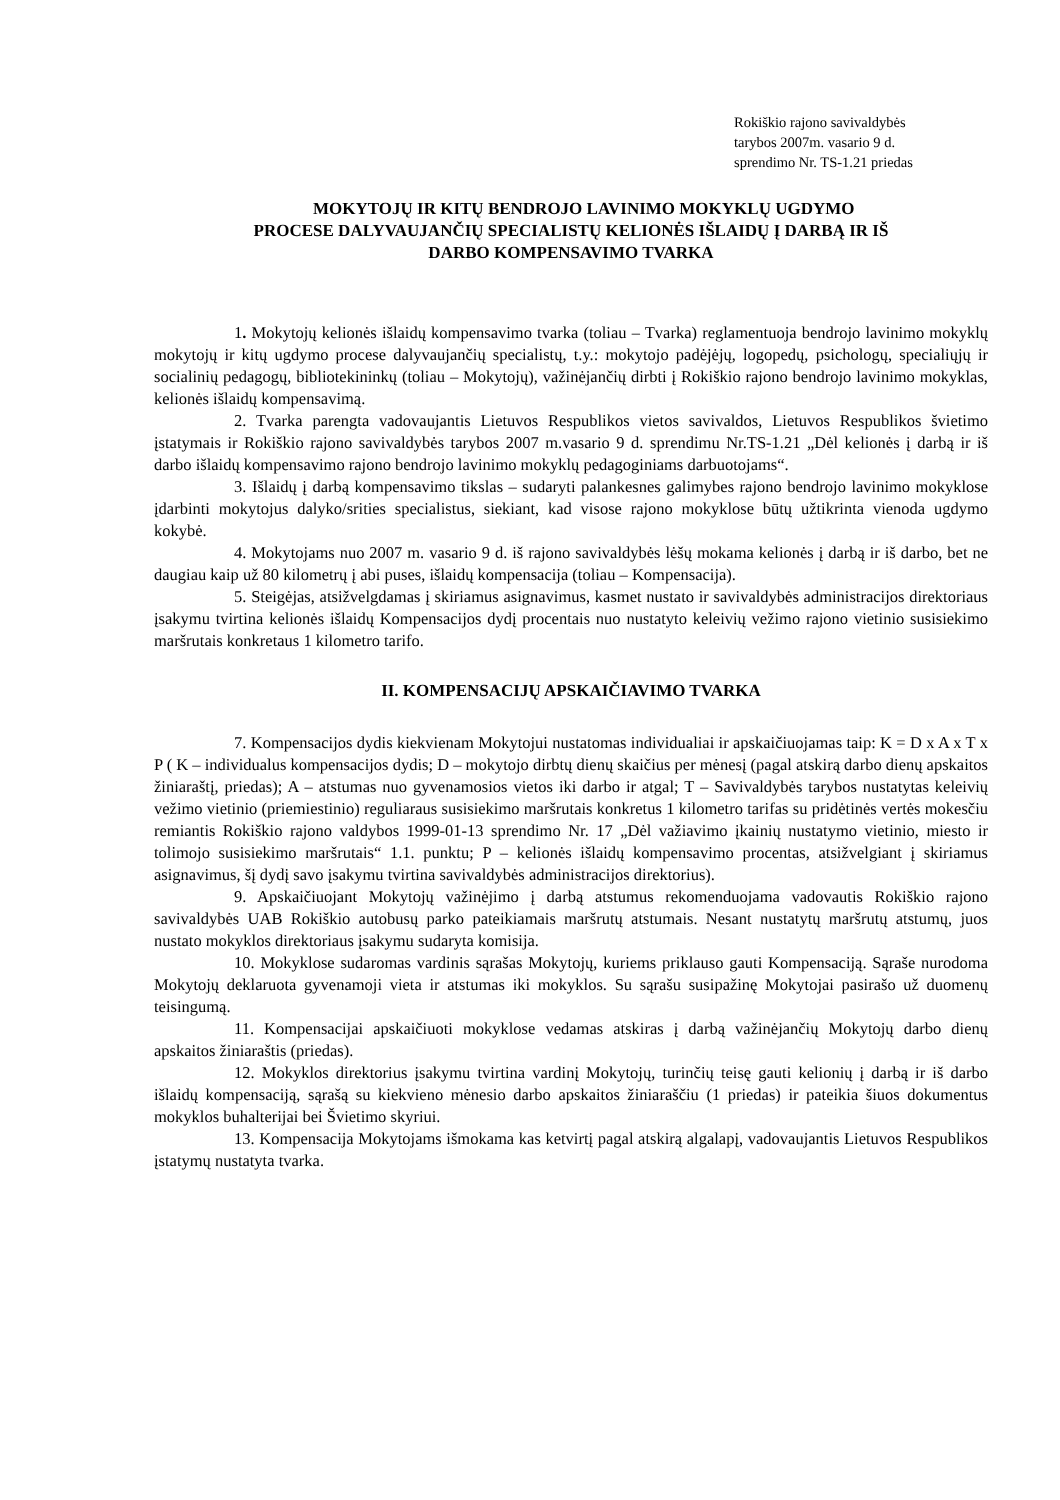Rokiškio rajono savivaldybės
tarybos 2007m. vasario 9 d.
sprendimo Nr. TS-1.21 priedas
MOKYTOJŲ IR KITŲ BENDROJO LAVINIMO MOKYKLŲ UGDYMO
PROCESE DALYVAUJANČIŲ SPECIALISTŲ KELIONĖS IŠLAIDŲ Į DARBĄ IR IŠ
DARBO KOMPENSAVIMO TVARKA
1. Mokytojų kelionės išlaidų kompensavimo tvarka (toliau – Tvarka) reglamentuoja bendrojo lavinimo mokyklų mokytojų ir kitų ugdymo procese dalyvaujančių specialistų, t.y.: mokytojo padėjėjų, logopedų, psichologų, specialiųjų ir socialinių pedagogų, bibliotekininkų (toliau – Mokytojų), važinėjančių dirbti į Rokiškio rajono bendrojo lavinimo mokyklas, kelionės išlaidų kompensavimą.
2. Tvarka parengta vadovaujantis Lietuvos Respublikos vietos savivaldos, Lietuvos Respublikos švietimo įstatymais ir Rokiškio rajono savivaldybės tarybos 2007 m.vasario 9 d. sprendimu Nr.TS-1.21 „Dėl kelionės į darbą ir iš darbo išlaidų kompensavimo rajono bendrojo lavinimo mokyklų pedagoginiams darbuotojams“.
3. Išlaidų į darbą kompensavimo tikslas – sudaryti palankesnes galimybes rajono bendrojo lavinimo mokyklose įdarbinti mokytojus dalyko/srities specialistus, siekiant, kad visose rajono mokyklose būtų užtikrinta vienoda ugdymo kokybė.
4. Mokytojams nuo 2007 m. vasario 9 d. iš rajono savivaldybės lėšų mokama kelionės į darbą ir iš darbo, bet ne daugiau kaip už 80 kilometrų į abi puses, išlaidų kompensacija (toliau – Kompensacija).
5. Steigėjas, atsižvelgdamas į skiriamus asignavimus, kasmet nustato ir savivaldybės administracijos direktoriaus įsakymu tvirtina kelionės išlaidų Kompensacijos dydį procentais nuo nustatyto keleivių vežimo rajono vietinio susisiekimo maršrutais konkretaus 1 kilometro tarifo.
II. KOMPENSACIJŲ APSKAIČIAVIMO TVARKA
7. Kompensacijos dydis kiekvienam Mokytojui nustatomas individualiai ir apskaičiuojamas taip: K = D x A x T x P ( K – individualus kompensacijos dydis; D – mokytojo dirbtų dienų skaičius per mėnesį (pagal atskirą darbo dienų apskaitos žiniaraštį, priedas); A – atstumas nuo gyvenamosios vietos iki darbo ir atgal; T – Savivaldybės tarybos nustatytas keleivių vežimo vietinio (priemiestinio) reguliaraus susisiekimo maršrutais konkretus 1 kilometro tarifas su pridėtinės vertės mokesčiu remiantis Rokiškio rajono valdybos 1999-01-13 sprendimo Nr. 17 „Dėl važiavimo įkainių nustatymo vietinio, miesto ir tolimojo susisiekimo maršrutais“ 1.1. punktu; P – kelionės išlaidų kompensavimo procentas, atsižvelgiant į skiriamus asignavimus, šį dydį savo įsakymu tvirtina savivaldybės administracijos direktorius).
9. Apskaičiuojant Mokytojų važinėjimo į darbą atstumus rekomenduojama vadovautis Rokiškio rajono savivaldybės UAB Rokiškio autobusų parko pateikiamais maršrutų atstumais. Nesant nustatytų maršrutų atstumų, juos nustato mokyklos direktoriaus įsakymu sudaryta komisija.
10. Mokyklose sudaromas vardinis sąrašas Mokytojų, kuriems priklauso gauti Kompensaciją. Sąraše nurodoma Mokytojų deklaruota gyvenamoji vieta ir atstumas iki mokyklos. Su sąrašu susipažinę Mokytojai pasirašo už duomenų teisingumą.
11. Kompensacijai apskaičiuoti mokyklose vedamas atskiras į darbą važinėjančių Mokytojų darbo dienų apskaitos žiniaraštis (priedas).
12. Mokyklos direktorius įsakymu tvirtina vardinį Mokytojų, turinčių teisę gauti kelionių į darbą ir iš darbo išlaidų kompensaciją, sąrašą su kiekvieno mėnesio darbo apskaitos žiniaraščiu (1 priedas) ir pateikia šiuos dokumentus mokyklos buhalterijai bei Švietimo skyriui.
13. Kompensacija Mokytojams išmokama kas ketvirtį pagal atskirą algalapį, vadovaujantis Lietuvos Respublikos įstatymų nustatyta tvarka.